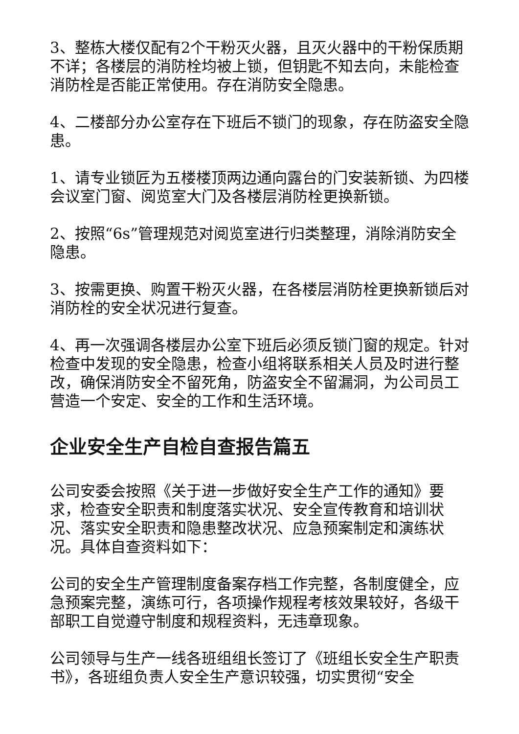3、整栋大楼仅配有2个干粉灭火器，且灭火器中的干粉保质期不详；各楼层的消防栓均被上锁，但钥匙不知去向，未能检查消防栓是否能正常使用。存在消防安全隐患。
4、二楼部分办公室存在下班后不锁门的现象，存在防盗安全隐患。
1、请专业锁匠为五楼楼顶两边通向露台的门安装新锁、为四楼会议室门窗、阅览室大门及各楼层消防栓更换新锁。
2、按照“6s”管理规范对阅览室进行归类整理，消除消防安全隐患。
3、按需更换、购置干粉灭火器，在各楼层消防栓更换新锁后对消防栓的安全状况进行复查。
4、再一次强调各楼层办公室下班后必须反锁门窗的规定。针对检查中发现的安全隐患，检查小组将联系相关人员及时进行整改，确保消防安全不留死角，防盗安全不留漏洞，为公司员工营造一个安定、安全的工作和生活环境。
企业安全生产自检自查报告篇五
公司安委会按照《关于进一步做好安全生产工作的通知》要求，检查安全职责和制度落实状况、安全宣传教育和培训状况、落实安全职责和隐患整改状况、应急预案制定和演练状况。具体自查资料如下：
公司的安全生产管理制度备案存档工作完整，各制度健全，应急预案完整，演练可行，各项操作规程考核效果较好，各级干部职工自觉遵守制度和规程资料，无违章现象。
公司领导与生产一线各班组组长签订了《班组长安全生产职责书》，各班组负责人安全生产意识较强，切实贯彻“安全